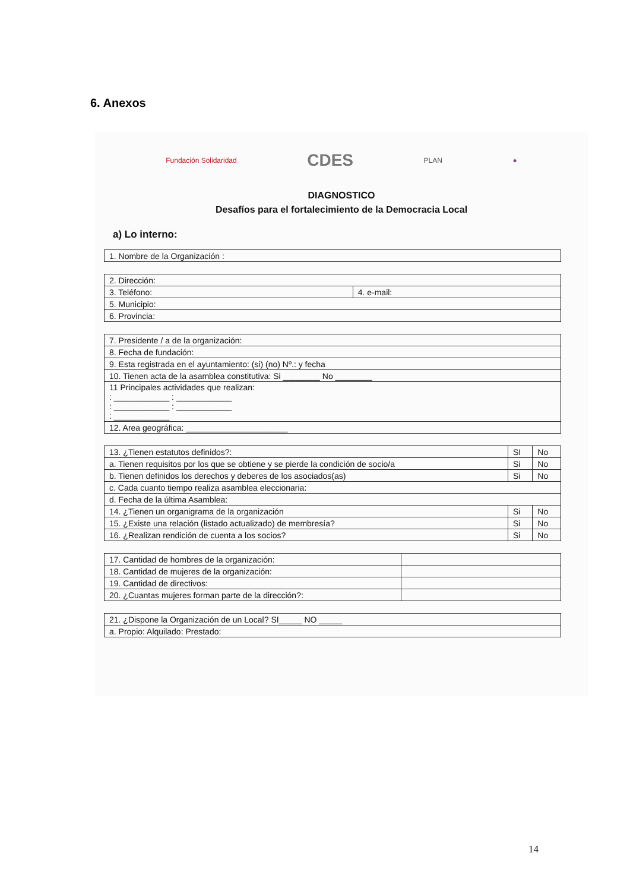6. Anexos
Fundación Solidaridad CDES PLAN ●
DIAGNOSTICO
Desafíos para el fortalecimiento de la Democracia Local
a) Lo interno:
| 1. Nombre de la Organización : |
| 2. Dirección: | |
| 3. Teléfono: | 4. e-mail: |
| 5. Municipio: | |
| 6. Provincia: | |
| 7. Presidente / a de la organización: |
| 8. Fecha de fundación: |
| 9. Esta registrada en el ayuntamiento: (si) (no) Nº.: y fecha |
| 10. Tienen acta de la asamblea constitutiva: Si ________ No ________ |
| 11 Principales actividades que realizan: : ____________ : ____________ : ____________ : ____________ : ____________ |
| 12. Area geográfica: ______________________ |
| 13. ¿Tienen estatutos definidos?: | SI | No |
| a. Tienen requisitos por los que se obtiene y se pierde la condición de socio/a | Si | No |
| b. Tienen definidos los derechos y deberes de los asociados(as) | Si | No |
| c. Cada cuanto tiempo realiza asamblea eleccionaria: | | |
| d. Fecha de la última Asamblea: | | |
| 14. ¿Tienen un organigrama de la organización | Si | No |
| 15. ¿Existe una relación (listado actualizado) de membresía? | Si | No |
| 16. ¿Realizan rendición de cuenta a los socios? | Si | No |
| 17. Cantidad de hombres de la organización: | |
| 18. Cantidad de mujeres de la organización: | |
| 19. Cantidad de directivos: | |
| 20. ¿Cuantas mujeres forman parte de la dirección?: | |
| 21. ¿Dispone la Organización de un Local? SI_____ NO _____ |
| a. Propio: Alquilado: Prestado: |
14